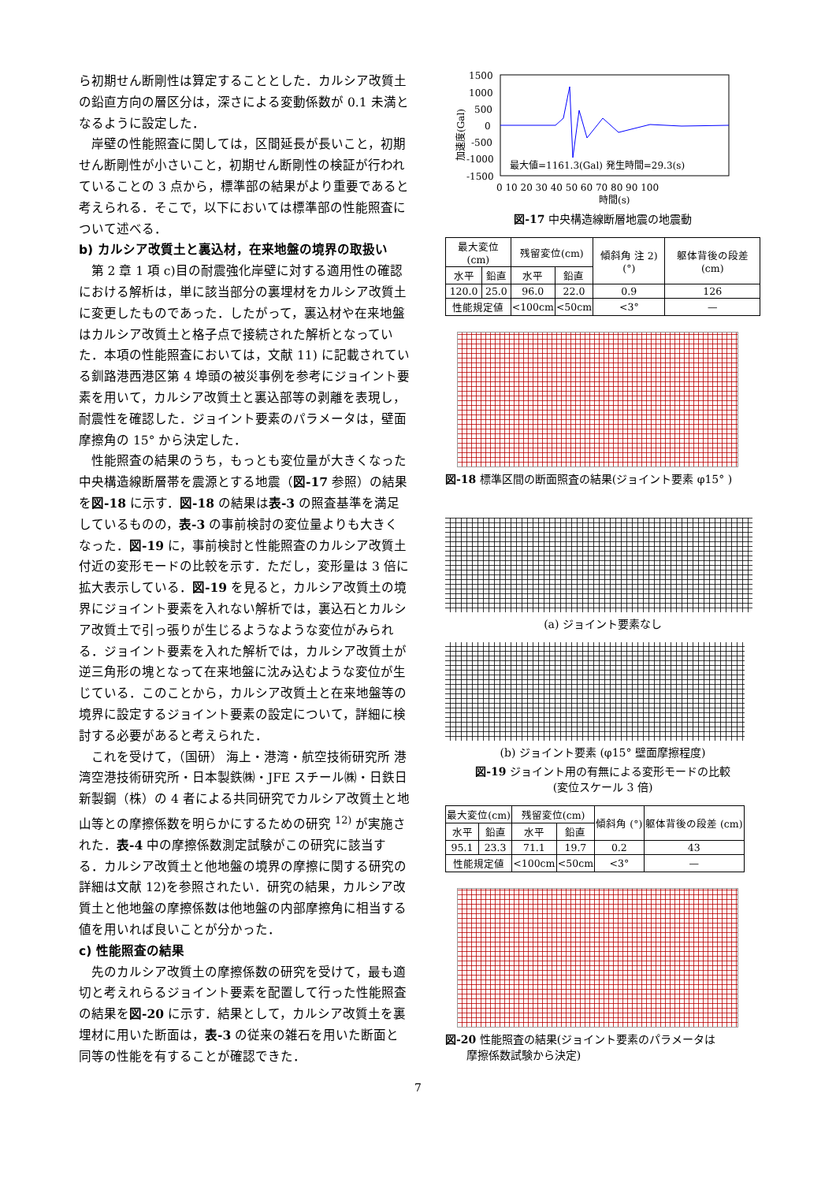ら初期せん断剛性は算定することとした．カルシア改質土の鉛直方向の層区分は，深さによる変動係数が 0.1 未満となるように設定した．
岸壁の性能照査に関しては，区間延長が長いこと，初期せん断剛性が小さいこと，初期せん断剛性の検証が行われていることの 3 点から，標準部の結果がより重要であると考えられる．そこで，以下においては標準部の性能照査について述べる．
b) カルシア改質土と裏込材，在来地盤の境界の取扱い
第 2 章 1 項 c)目の耐震強化岸壁に対する適用性の確認における解析は，単に該当部分の裏埋材をカルシア改質土に変更したものであった．したがって，裏込材や在来地盤はカルシア改質土と格子点で接続された解析となっていた．本項の性能照査においては，文献 11) に記載されている釧路港西港区第 4 埠頭の被災事例を参考にジョイント要素を用いて，カルシア改質土と裏込部等の剥離を表現し，耐震性を確認した．ジョイント要素のパラメータは，壁面摩擦角の 15° から決定した．
性能照査の結果のうち，もっとも変位量が大きくなった中央構造線断層帯を震源とする地震（図-17 参照）の結果を図-18 に示す．図-18 の結果は表-3 の照査基準を満足しているものの，表-3 の事前検討の変位量よりも大きくなった．図-19 に，事前検討と性能照査のカルシア改質土付近の変形モードの比較を示す．ただし，変形量は 3 倍に拡大表示している．図-19 を見ると，カルシア改質土の境界にジョイント要素を入れない解析では，裏込石とカルシア改質土で引っ張りが生じるようなような変位がみられる．ジョイント要素を入れた解析では，カルシア改質土が逆三角形の塊となって在来地盤に沈み込むような変位が生じている．このことから，カルシア改質土と在来地盤等の境界に設定するジョイント要素の設定について，詳細に検討する必要があると考えられた．
これを受けて，（国研） 海上・港湾・航空技術研究所 港湾空港技術研究所・日本製鉄㈱・JFE スチール㈱・日鉄日新製鋼（株）の 4 者による共同研究でカルシア改質土と地山等との摩擦係数を明らかにするための研究 <sup>12)</sup> が実施された．表-4 中の摩擦係数測定試験がこの研究に該当する．カルシア改質土と他地盤の境界の摩擦に関する研究の詳細は文献 12)を参照されたい．研究の結果，カルシア改質土と他地盤の摩擦係数は他地盤の内部摩擦角に相当する値を用いれば良いことが分かった．
c) 性能照査の結果
先のカルシア改質土の摩擦係数の研究を受けて，最も適切と考えれらるジョイント要素を配置して行った性能照査の結果を図-20 に示す．結果として，カルシア改質土を裏埋材に用いた断面は，表-3 の従来の雑石を用いた断面と同等の性能を有することが確認できた．
加速度(Gal)
1500
1000
500
0
-500
-1000
-1500
最大値=1161.3(Gal) 発生時間=29.3(s)
0 10 20 30 40 50 60 70 80 90 100
時間(s)
図-17 中央構造線断層地震の地震動
| 最大変位(cm) | | 残留変位(cm) | | 傾斜角 注 2) (°) | 躯体背後の段差 (cm) |
| --- | --- | --- | --- | --- | --- |
| 水平 | 鉛直 | 水平 | 鉛直 | | |
| 120.0 | 25.0 | 96.0 | 22.0 | 0.9 | 126 |
| 性能規定値 | | <100cm | <50cm | <3° | — |
図-18 標準区間の断面照査の結果(ジョイント要素 φ15° )
(a) ジョイント要素なし
(b) ジョイント要素 (φ15° 壁面摩擦程度)
図-19 ジョイント用の有無による変形モードの比較
(変位スケール 3 倍)
| 最大変位(cm) | | 残留変位(cm) | | 傾斜角 (°) | 躯体背後の段差 (cm) |
| --- | --- | --- | --- | --- | --- |
| 水平 | 鉛直 | 水平 | 鉛直 | | |
| 95.1 | 23.3 | 71.1 | 19.7 | 0.2 | 43 |
| 性能規定値 | | <100cm | <50cm | <3° | — |
図-20 性能照査の結果(ジョイント要素のパラメータは
摩擦係数試験から決定)
7